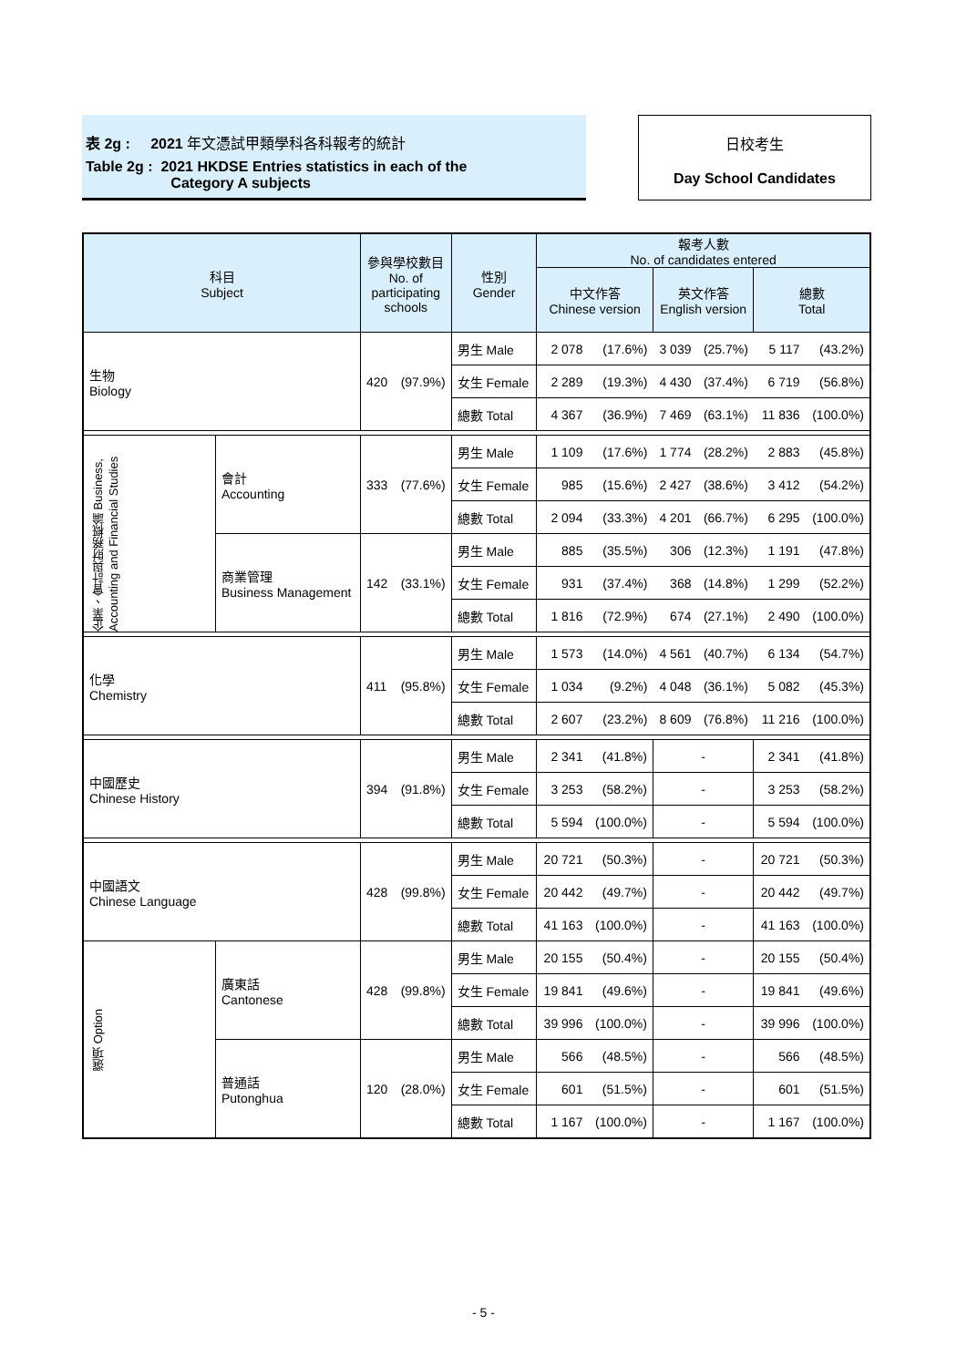表 2g : 2021 年文憑試甲類學科各科報考的統計
Table 2g : 2021 HKDSE Entries statistics in each of the
Category A subjects
日校考生
Day School Candidates
| 科目 Subject | | 參與學校數目 No. of participating schools | | 性別 Gender | 報考人數 No. of candidates entered | | | | | |
| --- | --- | --- | --- | --- | --- | --- | --- | --- | --- | --- |
| | | | | | 中文作答 Chinese version | | 英文作答 English version | | 總數 Total | |
| 生物 Biology | | 420 | (97.9%) | 男生 Male | 2 078 | (17.6%) | 3 039 | (25.7%) | 5 117 | (43.2%) |
| | | | | 女生 Female | 2 289 | (19.3%) | 4 430 | (37.4%) | 6 719 | (56.8%) |
| | | | | 總數 Total | 4 367 | (36.9%) | 7 469 | (63.1%) | 11 836 | (100.0%) |
| 企業、會計與財務概論 Business, Accounting and Financial Studies | 會計 Accounting | 333 | (77.6%) | 男生 Male | 1 109 | (17.6%) | 1 774 | (28.2%) | 2 883 | (45.8%) |
| | | | | 女生 Female | 985 | (15.6%) | 2 427 | (38.6%) | 3 412 | (54.2%) |
| | | | | 總數 Total | 2 094 | (33.3%) | 4 201 | (66.7%) | 6 295 | (100.0%) |
| | 商業管理 Business Management | 142 | (33.1%) | 男生 Male | 885 | (35.5%) | 306 | (12.3%) | 1 191 | (47.8%) |
| | | | | 女生 Female | 931 | (37.4%) | 368 | (14.8%) | 1 299 | (52.2%) |
| | | | | 總數 Total | 1 816 | (72.9%) | 674 | (27.1%) | 2 490 | (100.0%) |
| 化學 Chemistry | | 411 | (95.8%) | 男生 Male | 1 573 | (14.0%) | 4 561 | (40.7%) | 6 134 | (54.7%) |
| | | | | 女生 Female | 1 034 | (9.2%) | 4 048 | (36.1%) | 5 082 | (45.3%) |
| | | | | 總數 Total | 2 607 | (23.2%) | 8 609 | (76.8%) | 11 216 | (100.0%) |
| 中國歷史 Chinese History | | 394 | (91.8%) | 男生 Male | 2 341 | (41.8%) | - | | 2 341 | (41.8%) |
| | | | | 女生 Female | 3 253 | (58.2%) | - | | 3 253 | (58.2%) |
| | | | | 總數 Total | 5 594 | (100.0%) | - | | 5 594 | (100.0%) |
| 中國語文 Chinese Language | | 428 | (99.8%) | 男生 Male | 20 721 | (50.3%) | - | | 20 721 | (50.3%) |
| | | | | 女生 Female | 20 442 | (49.7%) | - | | 20 442 | (49.7%) |
| | | | | 總數 Total | 41 163 | (100.0%) | - | | 41 163 | (100.0%) |
| 選項 Option | 廣東話 Cantonese | 428 | (99.8%) | 男生 Male | 20 155 | (50.4%) | - | | 20 155 | (50.4%) |
| | | | | 女生 Female | 19 841 | (49.6%) | - | | 19 841 | (49.6%) |
| | | | | 總數 Total | 39 996 | (100.0%) | - | | 39 996 | (100.0%) |
| | 普通話 Putonghua | 120 | (28.0%) | 男生 Male | 566 | (48.5%) | - | | 566 | (48.5%) |
| | | | | 女生 Female | 601 | (51.5%) | - | | 601 | (51.5%) |
| | | | | 總數 Total | 1 167 | (100.0%) | - | | 1 167 | (100.0%) |
- 5 -